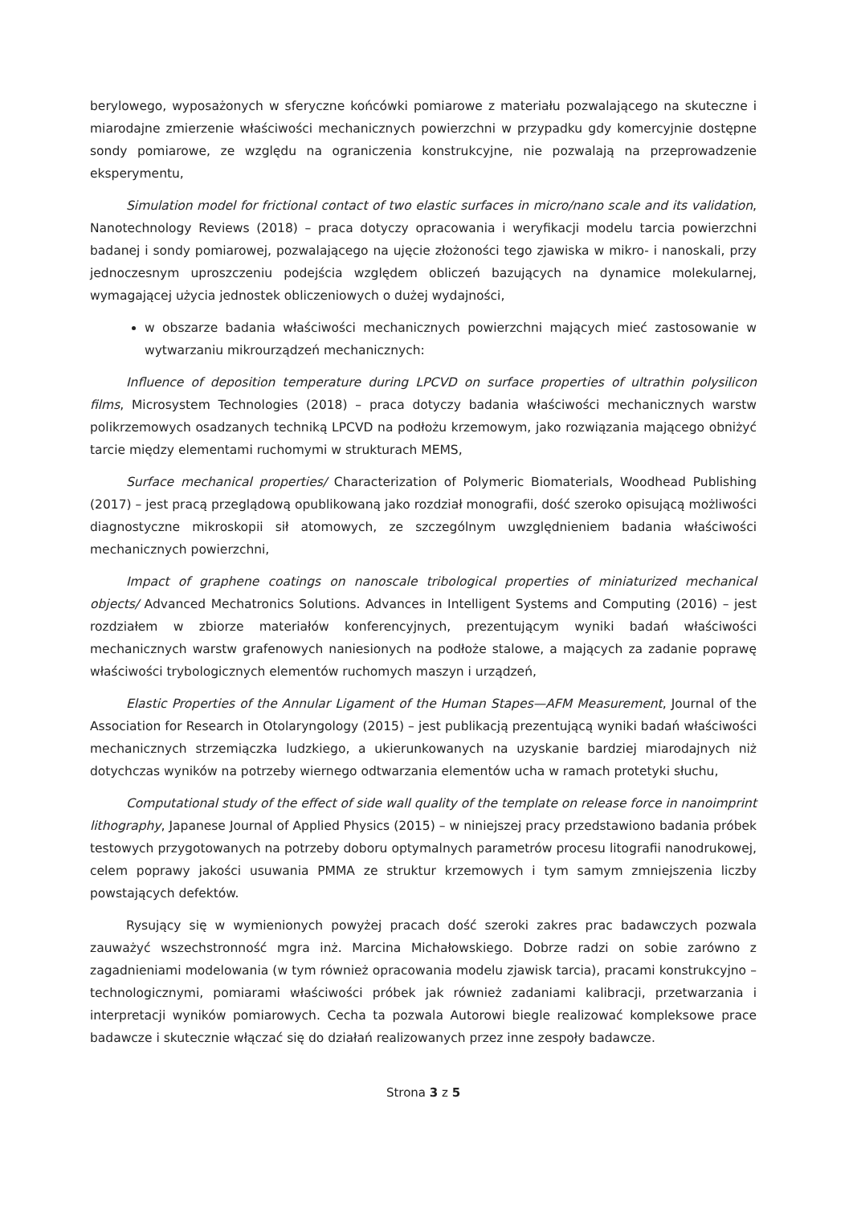berylowego, wyposażonych w sferyczne końcówki pomiarowe z materiału pozwalającego na skuteczne i miarodajne zmierzenie właściwości mechanicznych powierzchni w przypadku gdy komercyjnie dostępne sondy pomiarowe, ze względu na ograniczenia konstrukcyjne, nie pozwalają na przeprowadzenie eksperymentu,
Simulation model for frictional contact of two elastic surfaces in micro/nano scale and its validation, Nanotechnology Reviews (2018) – praca dotyczy opracowania i weryfikacji modelu tarcia powierzchni badanej i sondy pomiarowej, pozwalającego na ujęcie złożoności tego zjawiska w mikro- i nanoskali, przy jednoczesnym uproszczeniu podejścia względem obliczeń bazujących na dynamice molekularnej, wymagającej użycia jednostek obliczeniowych o dużej wydajności,
w obszarze badania właściwości mechanicznych powierzchni mających mieć zastosowanie w wytwarzaniu mikrourządzeń mechanicznych:
Influence of deposition temperature during LPCVD on surface properties of ultrathin polysilicon films, Microsystem Technologies (2018) – praca dotyczy badania właściwości mechanicznych warstw polikrzemowych osadzanych techniką LPCVD na podłożu krzemowym, jako rozwiązania mającego obniżyć tarcie między elementami ruchomymi w strukturach MEMS,
Surface mechanical properties/ Characterization of Polymeric Biomaterials, Woodhead Publishing (2017) – jest pracą przeglądową opublikowaną jako rozdział monografii, dość szeroko opisującą możliwości diagnostyczne mikroskopii sił atomowych, ze szczególnym uwzględnieniem badania właściwości mechanicznych powierzchni,
Impact of graphene coatings on nanoscale tribological properties of miniaturized mechanical objects/ Advanced Mechatronics Solutions. Advances in Intelligent Systems and Computing (2016) – jest rozdziałem w zbiorze materiałów konferencyjnych, prezentującym wyniki badań właściwości mechanicznych warstw grafenowych naniesionych na podłoże stalowe, a mających za zadanie poprawę właściwości trybologicznych elementów ruchomych maszyn i urządzeń,
Elastic Properties of the Annular Ligament of the Human Stapes—AFM Measurement, Journal of the Association for Research in Otolaryngology (2015) – jest publikacją prezentującą wyniki badań właściwości mechanicznych strzemiączka ludzkiego, a ukierunkowanych na uzyskanie bardziej miarodajnych niż dotychczas wyników na potrzeby wiernego odtwarzania elementów ucha w ramach protetyki słuchu,
Computational study of the effect of side wall quality of the template on release force in nanoimprint lithography, Japanese Journal of Applied Physics (2015) – w niniejszej pracy przedstawiono badania próbek testowych przygotowanych na potrzeby doboru optymalnych parametrów procesu litografii nanodrukowej, celem poprawy jakości usuwania PMMA ze struktur krzemowych i tym samym zmniejszenia liczby powstających defektów.
Rysujący się w wymienionych powyżej pracach dość szeroki zakres prac badawczych pozwala zauważyć wszechstronność mgra inż. Marcina Michałowskiego. Dobrze radzi on sobie zarówno z zagadnieniami modelowania (w tym również opracowania modelu zjawisk tarcia), pracami konstrukcyjno – technologicznymi, pomiarami właściwości próbek jak również zadaniami kalibracji, przetwarzania i interpretacji wyników pomiarowych. Cecha ta pozwala Autorowi biegle realizować kompleksowe prace badawcze i skutecznie włączać się do działań realizowanych przez inne zespoły badawcze.
Strona 3 z 5